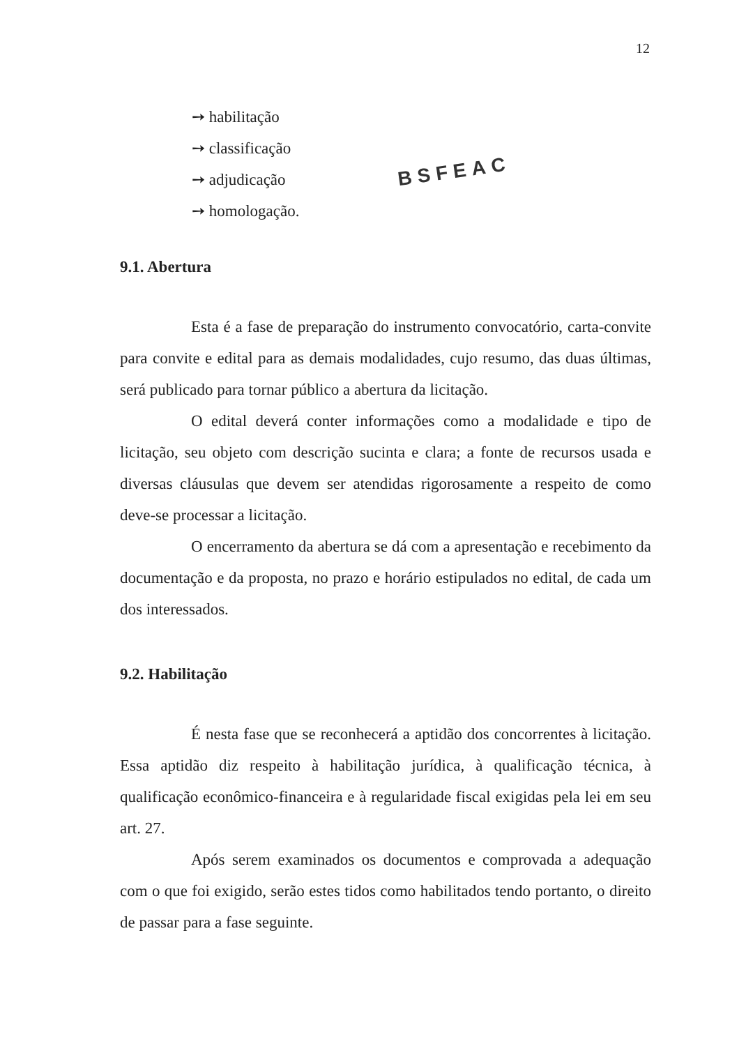12
➙ habilitação
➙ classificação
➙ adjudicação
➙ homologação.
BSFEAC
9.1. Abertura
Esta é a fase de preparação do instrumento convocatório, carta-convite para convite e edital para as demais modalidades, cujo resumo, das duas últimas, será publicado para tornar público a abertura da licitação.
O edital deverá conter informações como a modalidade e tipo de licitação, seu objeto com descrição sucinta e clara; a fonte de recursos usada e diversas cláusulas que devem ser atendidas rigorosamente a respeito de como deve-se processar a licitação.
O encerramento da abertura se dá com a apresentação e recebimento da documentação e da proposta, no prazo e horário estipulados no edital, de cada um dos interessados.
9.2. Habilitação
É nesta fase que se reconhecerá a aptidão dos concorrentes à licitação. Essa aptidão diz respeito à habilitação jurídica, à qualificação técnica, à qualificação econômico-financeira e à regularidade fiscal exigidas pela lei em seu art. 27.
Após serem examinados os documentos e comprovada a adequação com o que foi exigido, serão estes tidos como habilitados tendo portanto, o direito de passar para a fase seguinte.